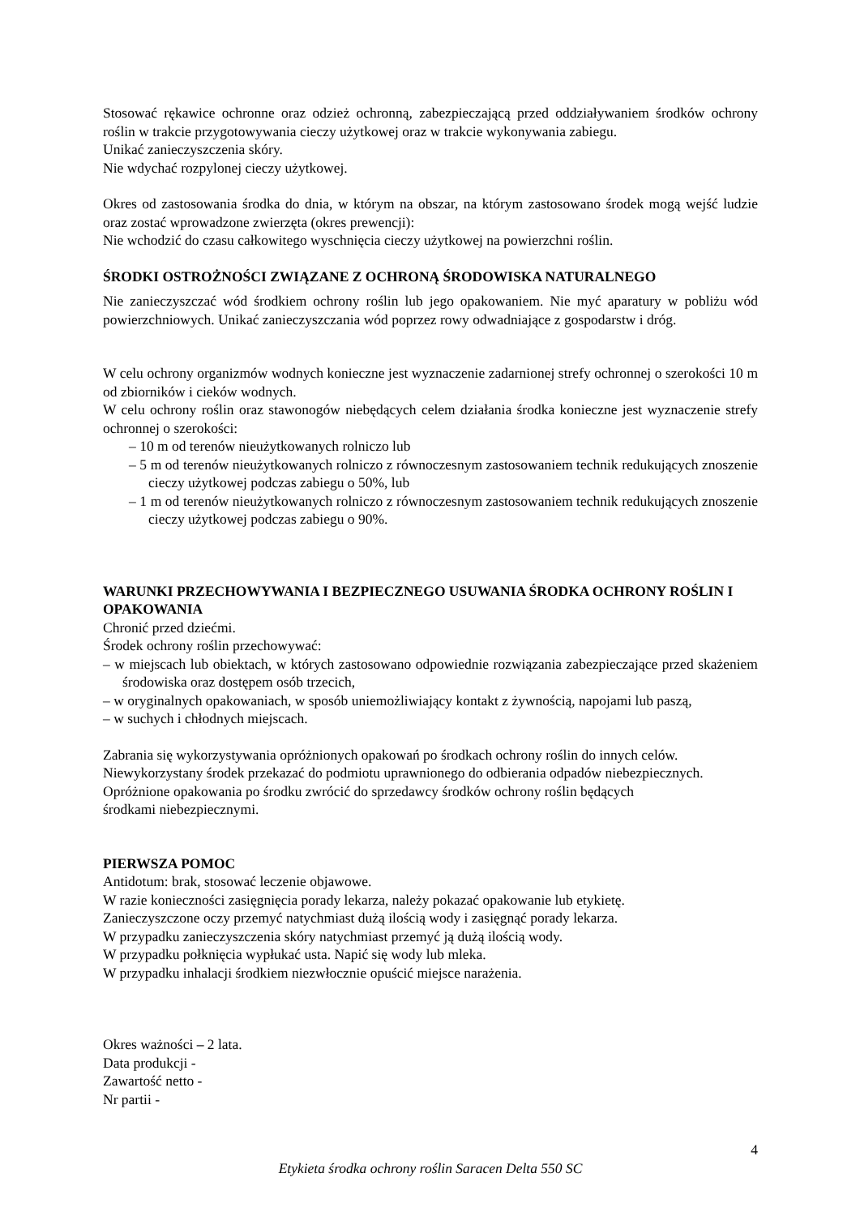Stosować rękawice ochronne oraz odzież ochronną, zabezpieczającą przed oddziaływaniem środków ochrony roślin w trakcie przygotowywania cieczy użytkowej oraz w trakcie wykonywania zabiegu.
Unikać zanieczyszczenia skóry.
Nie wdychać rozpylonej cieczy użytkowej.
Okres od zastosowania środka do dnia, w którym na obszar, na którym zastosowano środek mogą wejść ludzie oraz zostać wprowadzone zwierzęta (okres prewencji):
Nie wchodzić do czasu całkowitego wyschnięcia cieczy użytkowej na powierzchni roślin.
ŚRODKI OSTROŻNOŚCI ZWIĄZANE Z OCHRONĄ ŚRODOWISKA NATURALNEGO
Nie zanieczyszczać wód środkiem ochrony roślin lub jego opakowaniem. Nie myć aparatury w pobliżu wód powierzchniowych. Unikać zanieczyszczania wód poprzez rowy odwadniające z gospodarstw i dróg.
W celu ochrony organizmów wodnych konieczne jest wyznaczenie zadarnionej strefy ochronnej o szerokości 10 m od zbiorników i cieków wodnych.
W celu ochrony roślin oraz stawonogów niebędących celem działania środka konieczne jest wyznaczenie strefy ochronnej o szerokości:
– 10 m od terenów nieużytkowanych rolniczo lub
– 5 m od terenów nieużytkowanych rolniczo z równoczesnym zastosowaniem technik redukujących znoszenie cieczy użytkowej podczas zabiegu o 50%, lub
– 1 m od terenów nieużytkowanych rolniczo z równoczesnym zastosowaniem technik redukujących znoszenie cieczy użytkowej podczas zabiegu o 90%.
WARUNKI PRZECHOWYWANIA I BEZPIECZNEGO USUWANIA ŚRODKA OCHRONY ROŚLIN I OPAKOWANIA
Chronić przed dziećmi.
Środek ochrony roślin przechowywać:
– w miejscach lub obiektach, w których zastosowano odpowiednie rozwiązania zabezpieczające przed skażeniem środowiska oraz dostępem osób trzecich,
– w oryginalnych opakowaniach, w sposób uniemożliwiający kontakt z żywnością, napojami lub paszą,
– w suchych i chłodnych miejscach.
Zabrania się wykorzystywania opróżnionych opakowań po środkach ochrony roślin do innych celów.
Niewykorzystany środek przekazać do podmiotu uprawnionego do odbierania odpadów niebezpiecznych.
Opróżnione opakowania po środku zwrócić do sprzedawcy środków ochrony roślin będących
środkami niebezpiecznymi.
PIERWSZA POMOC
Antidotum: brak, stosować leczenie objawowe.
W razie konieczności zasięgnięcia porady lekarza, należy pokazać opakowanie lub etykietę.
Zanieczyszczone oczy przemyć natychmiast dużą ilością wody i zasięgnąć porady lekarza.
W przypadku zanieczyszczenia skóry natychmiast przemyć ją dużą ilością wody.
W przypadku połknięcia wypłukać usta. Napić się wody lub mleka.
W przypadku inhalacji środkiem niezwłocznie opuścić miejsce narażenia.
Okres ważności – 2 lata.
Data produkcji -
Zawartość netto -
Nr partii -
4
Etykieta środka ochrony roślin Saracen Delta 550 SC